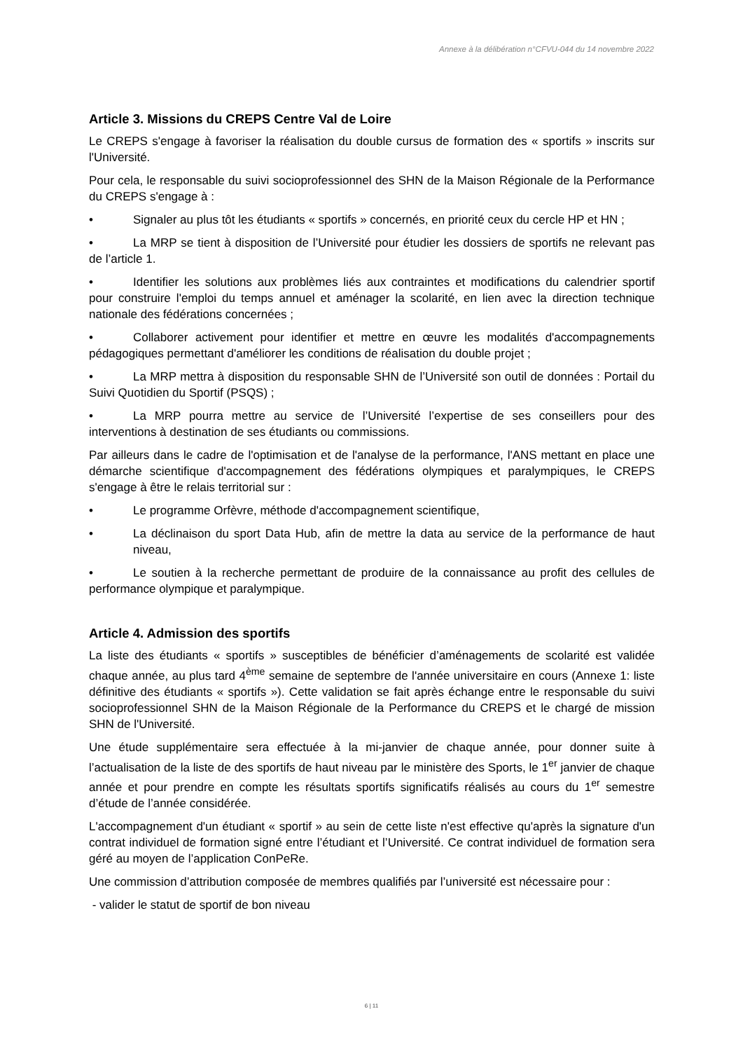Annexe à la délibération n°CFVU-044 du 14 novembre 2022
Article 3. Missions du CREPS Centre Val de Loire
Le CREPS s'engage à favoriser la réalisation du double cursus de formation des « sportifs » inscrits sur l'Université.
Pour cela, le responsable du suivi socioprofessionnel des SHN de la Maison Régionale de la Performance du CREPS s'engage à :
• Signaler au plus tôt les étudiants « sportifs » concernés, en priorité ceux du cercle HP et HN ;
• La MRP se tient à disposition de l’Université pour étudier les dossiers de sportifs ne relevant pas de l’article 1.
• Identifier les solutions aux problèmes liés aux contraintes et modifications du calendrier sportif pour construire l'emploi du temps annuel et aménager la scolarité, en lien avec la direction technique nationale des fédérations concernées ;
• Collaborer activement pour identifier et mettre en œuvre les modalités d'accompagnements pédagogiques permettant d'améliorer les conditions de réalisation du double projet ;
• La MRP mettra à disposition du responsable SHN de l’Université son outil de données : Portail du Suivi Quotidien du Sportif (PSQS) ;
• La MRP pourra mettre au service de l’Université l’expertise de ses conseillers pour des interventions à destination de ses étudiants ou commissions.
Par ailleurs dans le cadre de l'optimisation et de l'analyse de la performance, l'ANS mettant en place une démarche scientifique d'accompagnement des fédérations olympiques et paralympiques, le CREPS s'engage à être le relais territorial sur :
• Le programme Orfèvre, méthode d'accompagnement scientifique,
• La déclinaison du sport Data Hub, afin de mettre la data au service de la performance de haut niveau,
• Le soutien à la recherche permettant de produire de la connaissance au profit des cellules de performance olympique et paralympique.
Article 4. Admission des sportifs
La liste des étudiants « sportifs » susceptibles de bénéficier d’aménagements de scolarité est validée chaque année, au plus tard 4<sup>ème</sup> semaine de septembre de l'année universitaire en cours (Annexe 1: liste définitive des étudiants « sportifs »). Cette validation se fait après échange entre le responsable du suivi socioprofessionnel SHN de la Maison Régionale de la Performance du CREPS et le chargé de mission SHN de l'Université.
Une étude supplémentaire sera effectuée à la mi-janvier de chaque année, pour donner suite à l’actualisation de la liste de des sportifs de haut niveau par le ministère des Sports, le 1<sup>er</sup> janvier de chaque année et pour prendre en compte les résultats sportifs significatifs réalisés au cours du 1<sup>er</sup> semestre d’étude de l’année considérée.
L'accompagnement d'un étudiant « sportif » au sein de cette liste n'est effective qu'après la signature d'un contrat individuel de formation signé entre l’étudiant et l’Université. Ce contrat individuel de formation sera géré au moyen de l’application ConPeRe.
Une commission d’attribution composée de membres qualifiés par l’université est nécessaire pour :
- valider le statut de sportif de bon niveau
6 | 11